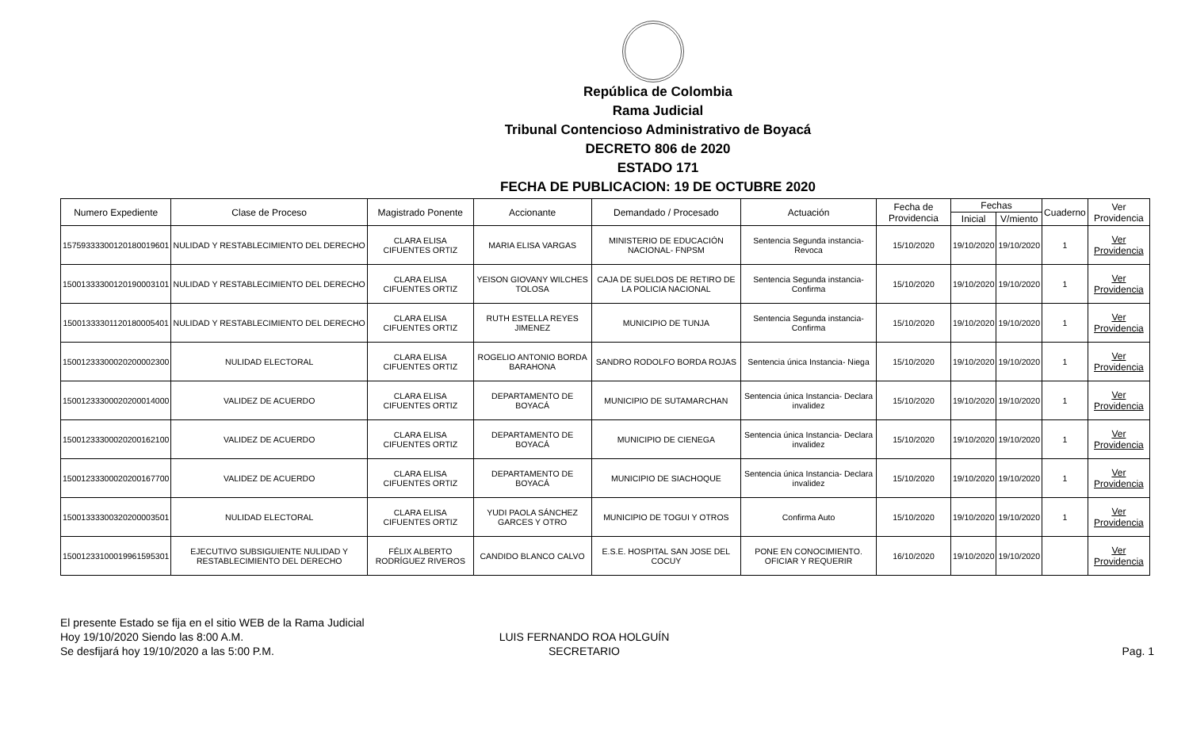República de Colombia
Rama Judicial
Tribunal Contencioso Administrativo de Boyacá
DECRETO 806 de 2020
ESTADO 171
FECHA DE PUBLICACION: 19 DE OCTUBRE 2020
| Numero Expediente | Clase de Proceso | Magistrado Ponente | Accionante | Demandado / Procesado | Actuación | Fecha de Providencia | Fechas | | Cuaderno | Ver Providencia |
| --- | --- | --- | --- | --- | --- | --- | --- | --- | --- | --- |
| | | | | | | | Inicial | V/miento | | |
| 15759333300120180019601 | NULIDAD Y RESTABLECIMIENTO DEL DERECHO | CLARA ELISA CIFUENTES ORTIZ | MARIA ELISA VARGAS | MINISTERIO DE EDUCACIÓN NACIONAL- FNPSM | Sentencia Segunda instancia- Revoca | 15/10/2020 | 19/10/2020 | 19/10/2020 | 1 | Ver Providencia |
| 15001333300120190003101 | NULIDAD Y RESTABLECIMIENTO DEL DERECHO | CLARA ELISA CIFUENTES ORTIZ | YEISON GIOVANY WILCHES TOLOSA | CAJA DE SUELDOS DE RETIRO DE LA POLICIA NACIONAL | Sentencia Segunda instancia- Confirma | 15/10/2020 | 19/10/2020 | 19/10/2020 | 1 | Ver Providencia |
| 15001333301120180005401 | NULIDAD Y RESTABLECIMIENTO DEL DERECHO | CLARA ELISA CIFUENTES ORTIZ | RUTH ESTELLA REYES JIMENEZ | MUNICIPIO DE TUNJA | Sentencia Segunda instancia- Confirma | 15/10/2020 | 19/10/2020 | 19/10/2020 | 1 | Ver Providencia |
| 15001233300020200002300 | NULIDAD ELECTORAL | CLARA ELISA CIFUENTES ORTIZ | ROGELIO ANTONIO BORDA BARAHONA | SANDRO RODOLFO BORDA ROJAS | Sentencia única Instancia- Niega | 15/10/2020 | 19/10/2020 | 19/10/2020 | 1 | Ver Providencia |
| 15001233300020200014000 | VALIDEZ DE ACUERDO | CLARA ELISA CIFUENTES ORTIZ | DEPARTAMENTO DE BOYACÁ | MUNICIPIO DE SUTAMARCHAN | Sentencia única Instancia- Declara invalidez | 15/10/2020 | 19/10/2020 | 19/10/2020 | 1 | Ver Providencia |
| 15001233300020200162100 | VALIDEZ DE ACUERDO | CLARA ELISA CIFUENTES ORTIZ | DEPARTAMENTO DE BOYACÁ | MUNICIPIO DE CIENEGA | Sentencia única Instancia- Declara invalidez | 15/10/2020 | 19/10/2020 | 19/10/2020 | 1 | Ver Providencia |
| 15001233300020200167700 | VALIDEZ DE ACUERDO | CLARA ELISA CIFUENTES ORTIZ | DEPARTAMENTO DE BOYACÁ | MUNICIPIO DE SIACHOQUE | Sentencia única Instancia- Declara invalidez | 15/10/2020 | 19/10/2020 | 19/10/2020 | 1 | Ver Providencia |
| 15001333300320200003501 | NULIDAD ELECTORAL | CLARA ELISA CIFUENTES ORTIZ | YUDI PAOLA SÁNCHEZ GARCES Y OTRO | MUNICIPIO DE TOGUI Y OTROS | Confirma Auto | 15/10/2020 | 19/10/2020 | 19/10/2020 | 1 | Ver Providencia |
| 15001233100019961595301 | EJECUTIVO SUBSIGUIENTE NULIDAD Y RESTABLECIMIENTO DEL DERECHO | FÉLIX ALBERTO RODRÍGUEZ RIVEROS | CANDIDO BLANCO CALVO | E.S.E. HOSPITAL SAN JOSE DEL COCUY | PONE EN CONOCIMIENTO. OFICIAR Y REQUERIR | 16/10/2020 | 19/10/2020 | 19/10/2020 | | Ver Providencia |
El presente Estado se fija en el sitio WEB de la Rama Judicial
Hoy 19/10/2020 Siendo las 8:00 A.M.
Se desfijará hoy 19/10/2020 a las 5:00 P.M.
LUIS FERNANDO ROA HOLGUÍN
SECRETARIO
Pag. 1